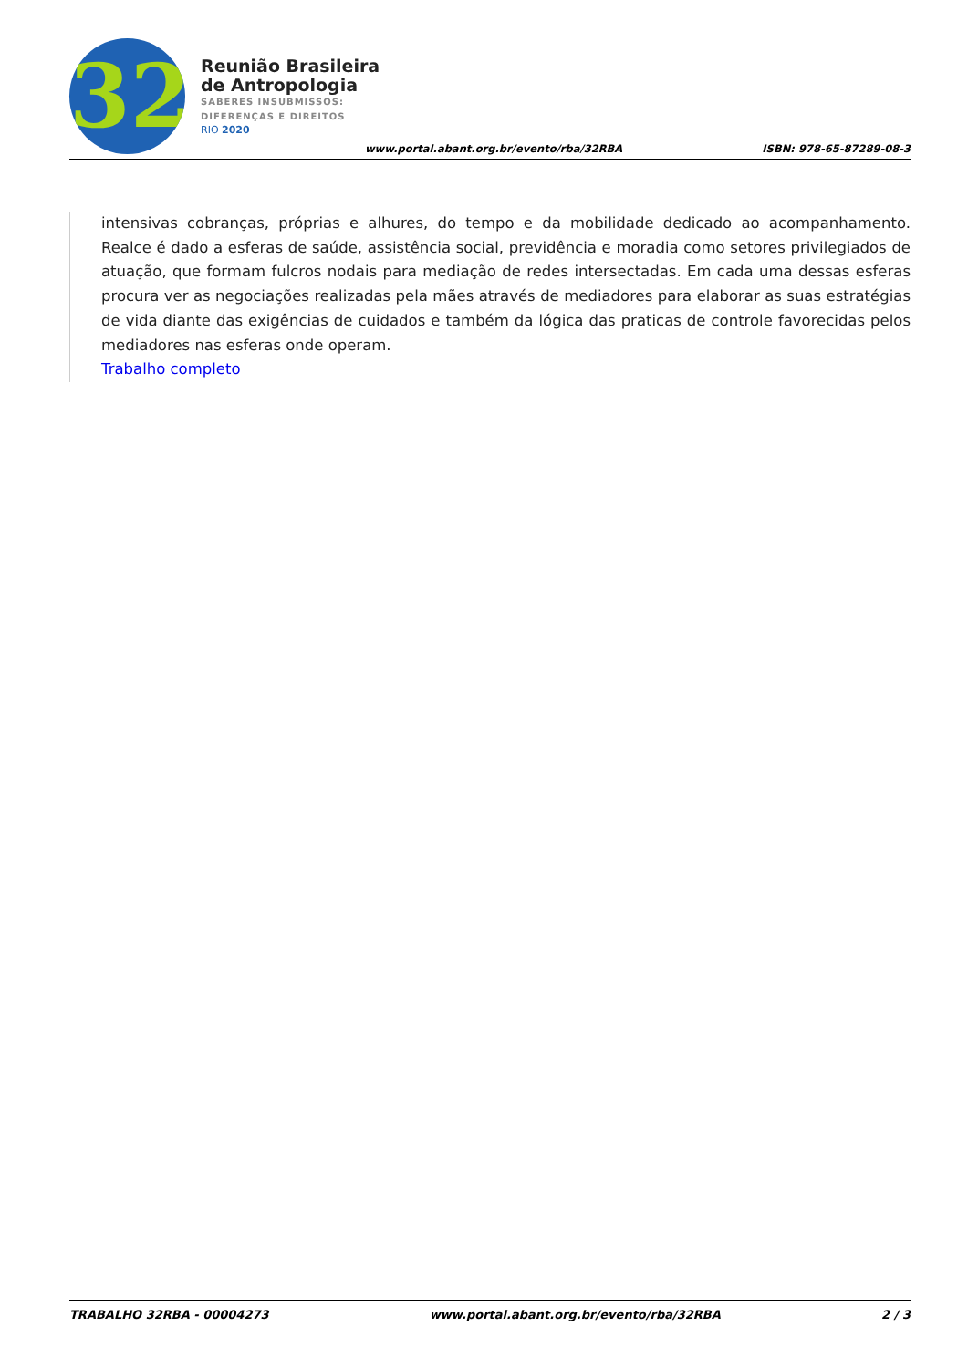32
Reunião Brasileira
de Antropologia
SABERES INSUBMISSOS:
DIFERENÇAS E DIREITOS
RIO 2020
www.portal.abant.org.br/evento/rba/32RBA
ISBN: 978-65-87289-08-3
intensivas cobranças, próprias e alhures, do tempo e da mobilidade dedicado ao acompanhamento. Realce é dado a esferas de saúde, assistência social, previdência e moradia como setores privilegiados de atuação, que formam fulcros nodais para mediação de redes intersectadas. Em cada uma dessas esferas procura ver as negociações realizadas pela mães através de mediadores para elaborar as suas estratégias de vida diante das exigências de cuidados e também da lógica das praticas de controle favorecidas pelos mediadores nas esferas onde operam.
Trabalho completo
TRABALHO 32RBA - 00004273 www.portal.abant.org.br/evento/rba/32RBA 2 / 3